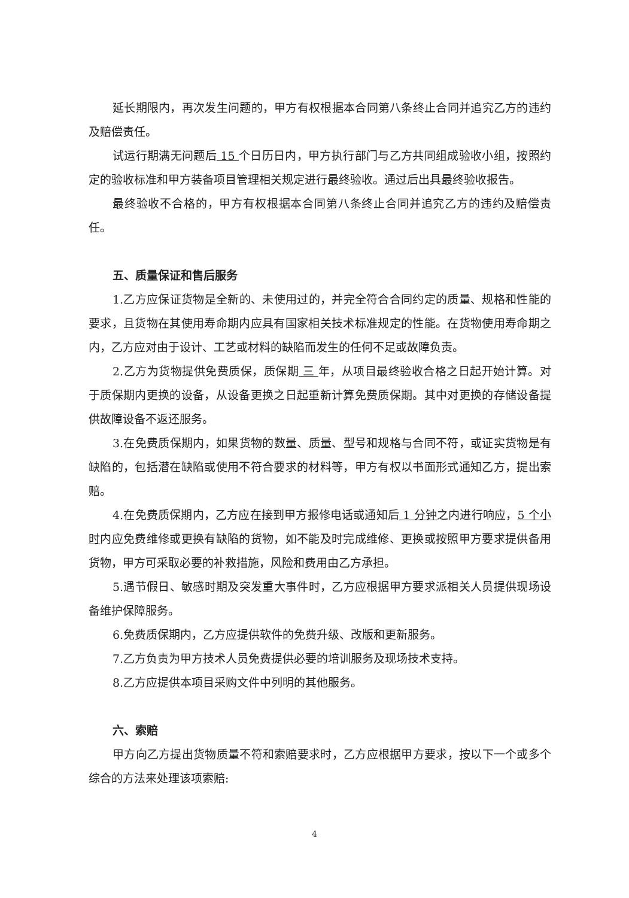延长期限内，再次发生问题的，甲方有权根据本合同第八条终止合同并追究乙方的违约及赔偿责任。
试运行期满无问题后 15 个日历日内，甲方执行部门与乙方共同组成验收小组，按照约定的验收标准和甲方装备项目管理相关规定进行最终验收。通过后出具最终验收报告。
最终验收不合格的，甲方有权根据本合同第八条终止合同并追究乙方的违约及赔偿责任。
五、质量保证和售后服务
1.乙方应保证货物是全新的、未使用过的，并完全符合合同约定的质量、规格和性能的要求，且货物在其使用寿命期内应具有国家相关技术标准规定的性能。在货物使用寿命期之内，乙方应对由于设计、工艺或材料的缺陷而发生的任何不足或故障负责。
2.乙方为货物提供免费质保，质保期 三 年，从项目最终验收合格之日起开始计算。对于质保期内更换的设备，从设备更换之日起重新计算免费质保期。其中对更换的存储设备提供故障设备不返还服务。
3.在免费质保期内，如果货物的数量、质量、型号和规格与合同不符，或证实货物是有缺陷的，包括潜在缺陷或使用不符合要求的材料等，甲方有权以书面形式通知乙方，提出索赔。
4.在免费质保期内，乙方应在接到甲方报修电话或通知后 1 分钟之内进行响应，5 个小时内应免费维修或更换有缺陷的货物，如不能及时完成维修、更换或按照甲方要求提供备用货物，甲方可采取必要的补救措施，风险和费用由乙方承担。
5.遇节假日、敏感时期及突发重大事件时，乙方应根据甲方要求派相关人员提供现场设备维护保障服务。
6.免费质保期内，乙方应提供软件的免费升级、改版和更新服务。
7.乙方负责为甲方技术人员免费提供必要的培训服务及现场技术支持。
8.乙方应提供本项目采购文件中列明的其他服务。
六、索赔
甲方向乙方提出货物质量不符和索赔要求时，乙方应根据甲方要求，按以下一个或多个综合的方法来处理该项索赔:
4